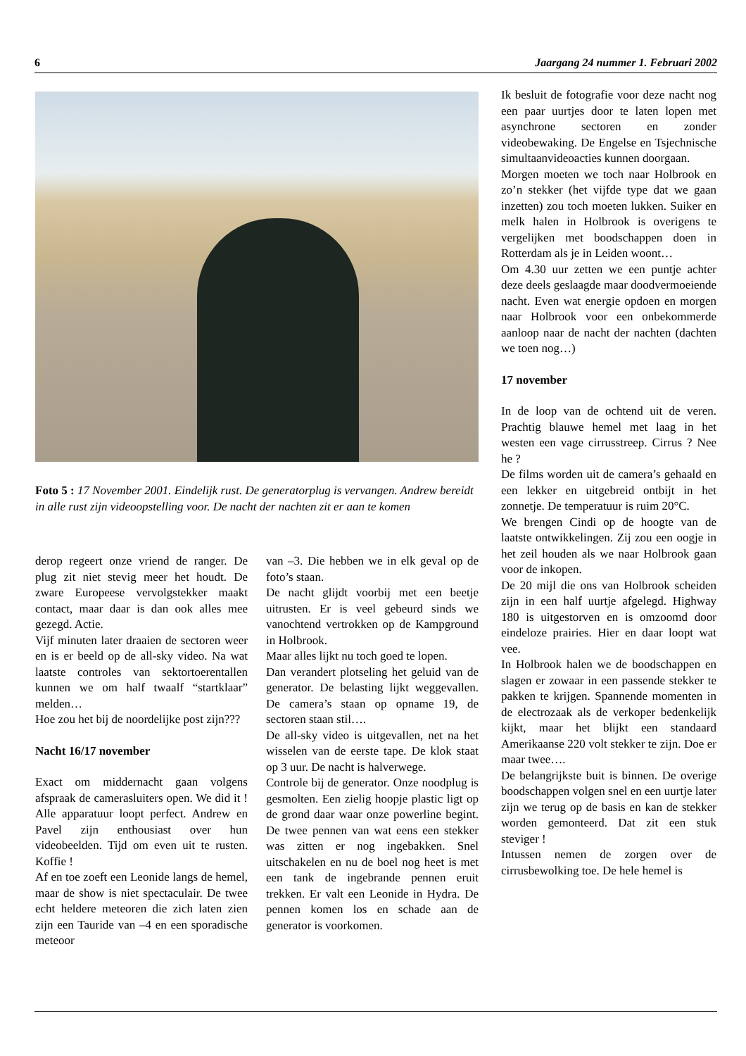6 Jaargang 24 nummer 1. Februari 2002
Foto 5 : 17 November 2001. Eindelijk rust. De generatorplug is vervangen. Andrew bereidt in alle rust zijn videoopstelling voor. De nacht der nachten zit er aan te komen
derop regeert onze vriend de ranger. De plug zit niet stevig meer het houdt. De zware Europeese vervolgstekker maakt contact, maar daar is dan ook alles mee gezegd. Actie.
Vijf minuten later draaien de sectoren weer en is er beeld op de all-sky video. Na wat laatste controles van sektortoerentallen kunnen we om half twaalf “startklaar” melden…
Hoe zou het bij de noordelijke post zijn???
Nacht 16/17 november
Exact om middernacht gaan volgens afspraak de camerasluiters open. We did it ! Alle apparatuur loopt perfect. Andrew en Pavel zijn enthousiast over hun videobeelden. Tijd om even uit te rusten. Koffie !
Af en toe zoeft een Leonide langs de hemel, maar de show is niet spectaculair. De twee echt heldere meteoren die zich laten zien zijn een Tauride van –4 en een sporadische meteoor
van –3. Die hebben we in elk geval op de foto’s staan.
De nacht glijdt voorbij met een beetje uitrusten. Er is veel gebeurd sinds we vanochtend vertrokken op de Kampground in Holbrook.
Maar alles lijkt nu toch goed te lopen.
Dan verandert plotseling het geluid van de generator. De belasting lijkt weggevallen. De camera’s staan op opname 19, de sectoren staan stil….
De all-sky video is uitgevallen, net na het wisselen van de eerste tape. De klok staat op 3 uur. De nacht is halverwege.
Controle bij de generator. Onze noodplug is gesmolten. Een zielig hoopje plastic ligt op de grond daar waar onze powerline begint. De twee pennen van wat eens een stekker was zitten er nog ingebakken. Snel uitschakelen en nu de boel nog heet is met een tank de ingebrande pennen eruit trekken. Er valt een Leonide in Hydra. De pennen komen los en schade aan de generator is voorkomen.
Ik besluit de fotografie voor deze nacht nog een paar uurtjes door te laten lopen met asynchrone sectoren en zonder videobewaking. De Engelse en Tsjechnische simultaanvideoacties kunnen doorgaan.
Morgen moeten we toch naar Holbrook en zo’n stekker (het vijfde type dat we gaan inzetten) zou toch moeten lukken. Suiker en melk halen in Holbrook is overigens te vergelijken met boodschappen doen in Rotterdam als je in Leiden woont…
Om 4.30 uur zetten we een puntje achter deze deels geslaagde maar doodvermoeiende nacht. Even wat energie opdoen en morgen naar Holbrook voor een onbekommerde aanloop naar de nacht der nachten (dachten we toen nog…)
17 november
In de loop van de ochtend uit de veren. Prachtig blauwe hemel met laag in het westen een vage cirrusstreep. Cirrus ? Nee he ?
De films worden uit de camera’s gehaald en een lekker en uitgebreid ontbijt in het zonnetje. De temperatuur is ruim 20°C.
We brengen Cindi op de hoogte van de laatste ontwikkelingen. Zij zou een oogje in het zeil houden als we naar Holbrook gaan voor de inkopen.
De 20 mijl die ons van Holbrook scheiden zijn in een half uurtje afgelegd. Highway 180 is uitgestorven en is omzoomd door eindeloze prairies. Hier en daar loopt wat vee.
In Holbrook halen we de boodschappen en slagen er zowaar in een passende stekker te pakken te krijgen. Spannende momenten in de electrozaak als de verkoper bedenkelijk kijkt, maar het blijkt een standaard Amerikaanse 220 volt stekker te zijn. Doe er maar twee….
De belangrijkste buit is binnen. De overige boodschappen volgen snel en een uurtje later zijn we terug op de basis en kan de stekker worden gemonteerd. Dat zit een stuk steviger !
Intussen nemen de zorgen over de cirrusbewolking toe. De hele hemel is